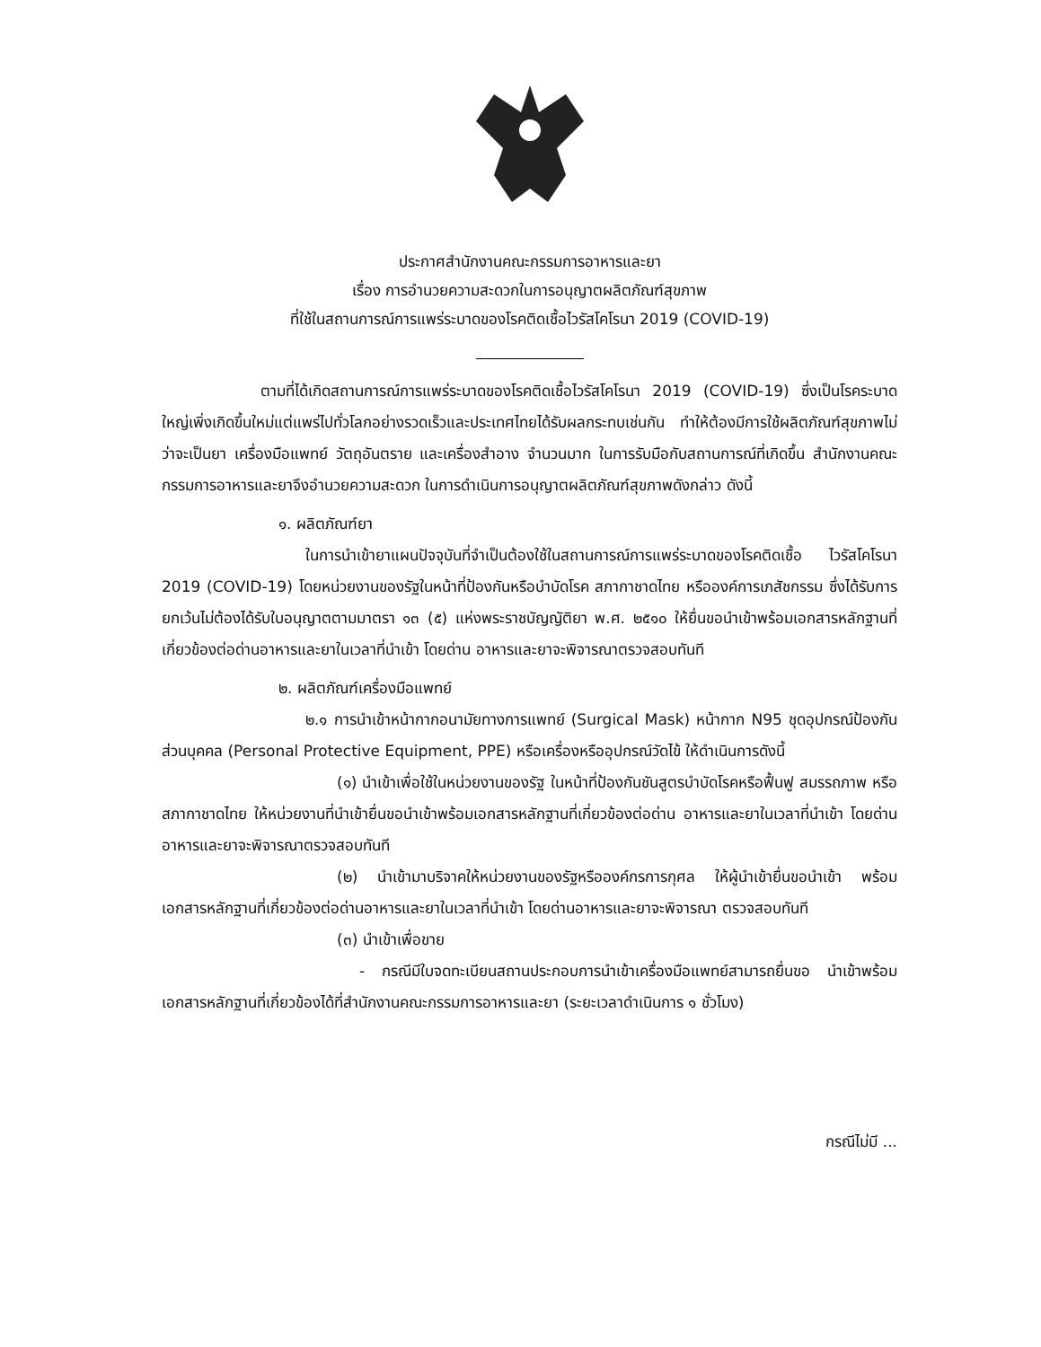ประกาศสำนักงานคณะกรรมการอาหารและยา
เรื่อง การอำนวยความสะดวกในการอนุญาตผลิตภัณฑ์สุขภาพ
ที่ใช้ในสถานการณ์การแพร่ระบาดของโรคติดเชื้อไวรัสโคโรนา 2019 (COVID-19)
ตามที่ได้เกิดสถานการณ์การแพร่ระบาดของโรคติดเชื้อไวรัสโคโรนา 2019 (COVID-19) ซึ่งเป็นโรคระบาดใหญ่เพิ่งเกิดขึ้นใหม่แต่แพร่ไปทั่วโลกอย่างรวดเร็วและประเทศไทยได้รับผลกระทบเช่นกัน ทำให้ต้องมีการใช้ผลิตภัณฑ์สุขภาพไม่ว่าจะเป็นยา เครื่องมือแพทย์ วัตถุอันตราย และเครื่องสำอาง จำนวนมาก ในการรับมือกับสถานการณ์ที่เกิดขึ้น สำนักงานคณะกรรมการอาหารและยาจึงอำนวยความสะดวก ในการดำเนินการอนุญาตผลิตภัณฑ์สุขภาพดังกล่าว ดังนี้
๑. ผลิตภัณฑ์ยา
ในการนำเข้ายาแผนปัจจุบันที่จำเป็นต้องใช้ในสถานการณ์การแพร่ระบาดของโรคติดเชื้อ ไวรัสโคโรนา 2019 (COVID-19) โดยหน่วยงานของรัฐในหน้าที่ป้องกันหรือบำบัดโรค สภากาชาดไทย หรือองค์การเภสัชกรรม ซึ่งได้รับการยกเว้นไม่ต้องได้รับใบอนุญาตตามมาตรา ๑๓ (๕) แห่งพระราชบัญญัติยา พ.ศ. ๒๕๑๐ ให้ยื่นขอนำเข้าพร้อมเอกสารหลักฐานที่เกี่ยวข้องต่อด่านอาหารและยาในเวลาที่นำเข้า โดยด่าน อาหารและยาจะพิจารณาตรวจสอบทันที
๒. ผลิตภัณฑ์เครื่องมือแพทย์
๒.๑ การนำเข้าหน้ากากอนามัยทางการแพทย์ (Surgical Mask) หน้ากาก N95 ชุดอุปกรณ์ป้องกันส่วนบุคคล (Personal Protective Equipment, PPE) หรือเครื่องหรืออุปกรณ์วัดไข้ ให้ดำเนินการดังนี้
(๑) นำเข้าเพื่อใช้ในหน่วยงานของรัฐ ในหน้าที่ป้องกันชันสูตรบำบัดโรคหรือฟื้นฟู สมรรถภาพ หรือสภากาชาดไทย ให้หน่วยงานที่นำเข้ายื่นขอนำเข้าพร้อมเอกสารหลักฐานที่เกี่ยวข้องต่อด่าน อาหารและยาในเวลาที่นำเข้า โดยด่านอาหารและยาจะพิจารณาตรวจสอบทันที
(๒) นำเข้ามาบริจาคให้หน่วยงานของรัฐหรือองค์กรการกุศล ให้ผู้นำเข้ายื่นขอนำเข้า พร้อมเอกสารหลักฐานที่เกี่ยวข้องต่อด่านอาหารและยาในเวลาที่นำเข้า โดยด่านอาหารและยาจะพิจารณา ตรวจสอบทันที
(๓) นำเข้าเพื่อขาย
- กรณีมีใบจดทะเบียนสถานประกอบการนำเข้าเครื่องมือแพทย์สามารถยื่นขอ นำเข้าพร้อมเอกสารหลักฐานที่เกี่ยวข้องได้ที่สำนักงานคณะกรรมการอาหารและยา (ระยะเวลาดำเนินการ ๑ ชั่วโมง)
กรณีไม่มี ...